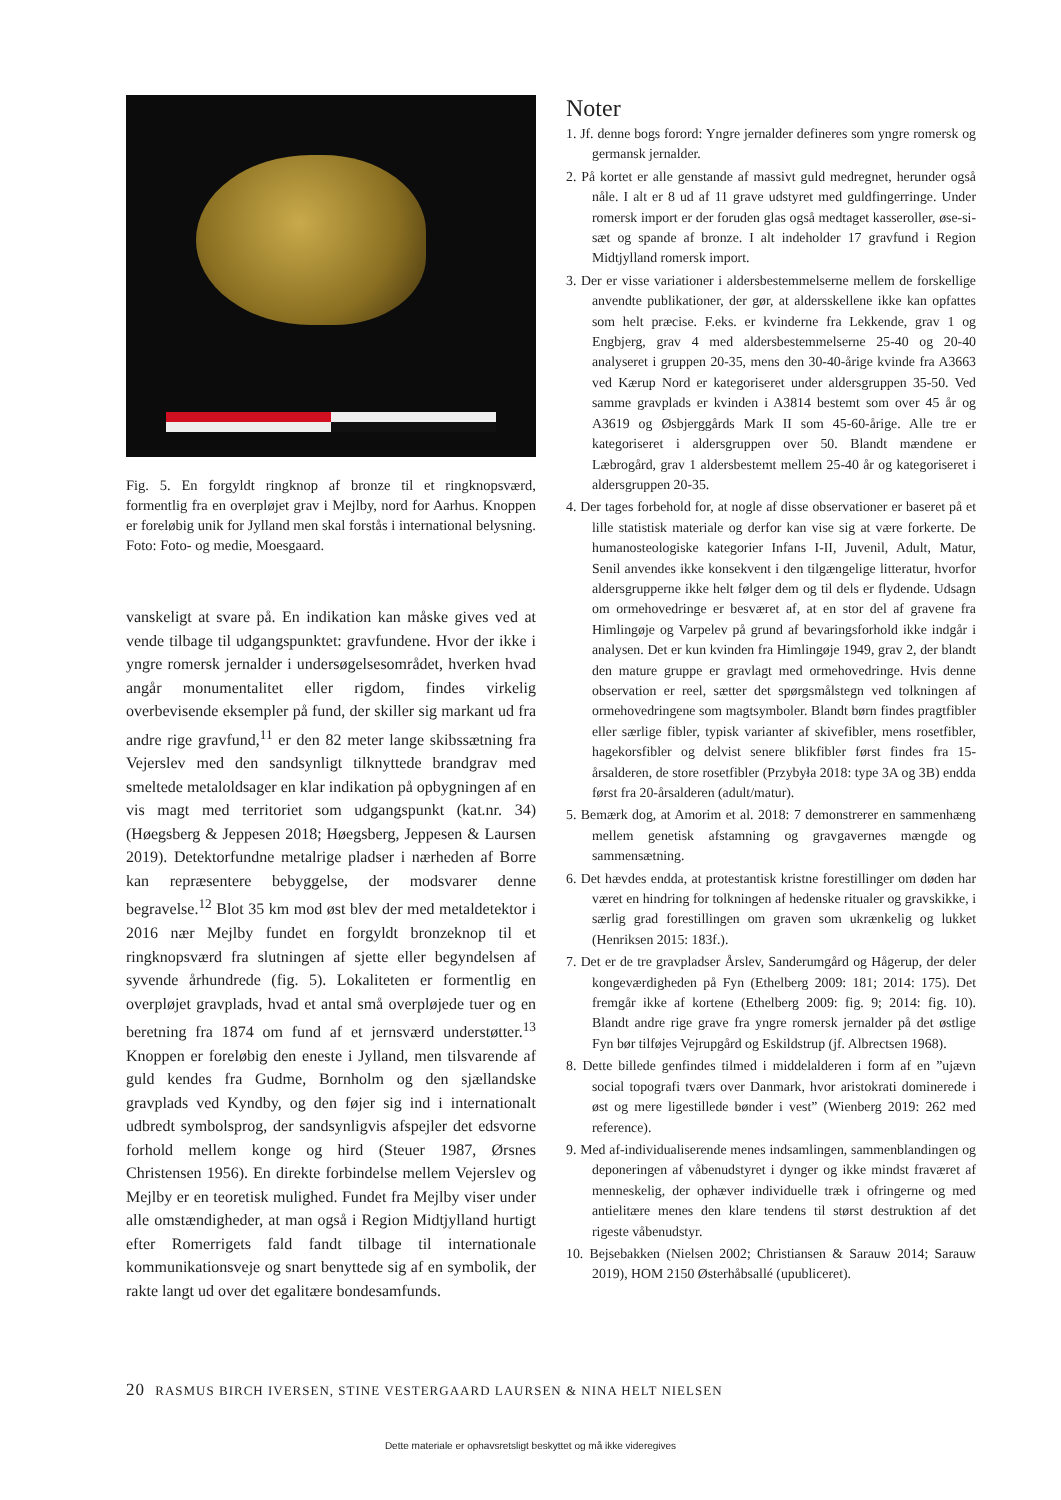Fig. 5. En forgyldt ringknop af bronze til et ringknopsværd, formentlig fra en overpløjet grav i Mejlby, nord for Aarhus. Knoppen er foreløbig unik for Jylland men skal forstås i international belysning. Foto: Foto- og medie, Moesgaard.
vanskeligt at svare på. En indikation kan måske gives ved at vende tilbage til udgangspunktet: gravfundene. Hvor der ikke i yngre romersk jernalder i undersøgelsesområdet, hverken hvad angår monumentalitet eller rigdom, findes virkelig overbevisende eksempler på fund, der skiller sig markant ud fra andre rige gravfund,<sup>11</sup> er den 82 meter lange skibssætning fra Vejerslev med den sandsynligt tilknyttede brandgrav med smeltede metaloldsager en klar indikation på opbygningen af en vis magt med territoriet som udgangspunkt (kat.nr. 34)(Høegsberg & Jeppesen 2018; Høegsberg, Jeppesen & Laursen 2019). Detektorfundne metalrige pladser i nærheden af Borre kan repræsentere bebyggelse, der modsvarer denne begravelse.<sup>12</sup> Blot 35 km mod øst blev der med metaldetektor i 2016 nær Mejlby fundet en forgyldt bronzeknop til et ringknopsværd fra slutningen af sjette eller begyndelsen af syvende århundrede (fig. 5). Lokaliteten er formentlig en overpløjet gravplads, hvad et antal små overpløjede tuer og en beretning fra 1874 om fund af et jernsværd understøtter.<sup>13</sup> Knoppen er foreløbig den eneste i Jylland, men tilsvarende af guld kendes fra Gudme, Bornholm og den sjællandske gravplads ved Kyndby, og den føjer sig ind i internationalt udbredt symbolsprog, der sandsynligvis afspejler det edsvorne forhold mellem konge og hird (Steuer 1987, Ørsnes Christensen 1956). En direkte forbindelse mellem Vejerslev og Mejlby er en teoretisk mulighed. Fundet fra Mejlby viser under alle omstændigheder, at man også i Region Midtjylland hurtigt efter Romerrigets fald fandt tilbage til internationale kommunikationsveje og snart benyttede sig af en symbolik, der rakte langt ud over det egalitære bondesamfunds.
Noter
1. Jf. denne bogs forord: Yngre jernalder defineres som yngre romersk og germansk jernalder.
2. På kortet er alle genstande af massivt guld medregnet, herunder også nåle. I alt er 8 ud af 11 grave udstyret med guldfingerringe. Under romersk import er der foruden glas også medtaget kasseroller, øse-si-sæt og spande af bronze. I alt indeholder 17 gravfund i Region Midtjylland romersk import.
3. Der er visse variationer i aldersbestemmelserne mellem de forskellige anvendte publikationer, der gør, at aldersskellene ikke kan opfattes som helt præcise. F.eks. er kvinderne fra Lekkende, grav 1 og Engbjerg, grav 4 med aldersbestemmelserne 25-40 og 20-40 analyseret i gruppen 20-35, mens den 30-40-årige kvinde fra A3663 ved Kærup Nord er kategoriseret under aldersgruppen 35-50. Ved samme gravplads er kvinden i A3814 bestemt som over 45 år og A3619 og Øsbjerggårds Mark II som 45-60-årige. Alle tre er kategoriseret i aldersgruppen over 50. Blandt mændene er Læbrogård, grav 1 aldersbestemt mellem 25-40 år og kategoriseret i aldersgruppen 20-35.
4. Der tages forbehold for, at nogle af disse observationer er baseret på et lille statistisk materiale og derfor kan vise sig at være forkerte. De humanosteologiske kategorier Infans I-II, Juvenil, Adult, Matur, Senil anvendes ikke konsekvent i den tilgængelige litteratur, hvorfor aldersgrupperne ikke helt følger dem og til dels er flydende. Udsagn om ormehovedringe er besværet af, at en stor del af gravene fra Himlingøje og Varpelev på grund af bevaringsforhold ikke indgår i analysen. Det er kun kvinden fra Himlingøje 1949, grav 2, der blandt den mature gruppe er gravlagt med ormehovedringe. Hvis denne observation er reel, sætter det spørgsmålstegn ved tolkningen af ormehovedringene som magtsymboler. Blandt børn findes pragtfibler eller særlige fibler, typisk varianter af skivefibler, mens rosetfibler, hagekorsfibler og delvist senere blikfibler først findes fra 15-årsalderen, de store rosetfibler (Przybyła 2018: type 3A og 3B) endda først fra 20-årsalderen (adult/matur).
5. Bemærk dog, at Amorim et al. 2018: 7 demonstrerer en sammenhæng mellem genetisk afstamning og gravgavernes mængde og sammensætning.
6. Det hævdes endda, at protestantisk kristne forestillinger om døden har været en hindring for tolkningen af hedenske ritualer og gravskikke, i særlig grad forestillingen om graven som ukrænkelig og lukket (Henriksen 2015: 183f.).
7. Det er de tre gravpladser Årslev, Sanderumgård og Hågerup, der deler kongeværdigheden på Fyn (Ethelberg 2009: 181; 2014: 175). Det fremgår ikke af kortene (Ethelberg 2009: fig. 9; 2014: fig. 10). Blandt andre rige grave fra yngre romersk jernalder på det østlige Fyn bør tilføjes Vejrupgård og Eskildstrup (jf. Albrectsen 1968).
8. Dette billede genfindes tilmed i middelalderen i form af en ”ujævn social topografi tværs over Danmark, hvor aristokrati dominerede i øst og mere ligestillede bønder i vest” (Wienberg 2019: 262 med reference).
9. Med af-individualiserende menes indsamlingen, sammenblandingen og deponeringen af våbenudstyret i dynger og ikke mindst fraværet af menneskelig, der ophæver individuelle træk i ofringerne og med antielitære menes den klare tendens til størst destruktion af det rigeste våbenudstyr.
10. Bejsebakken (Nielsen 2002; Christiansen & Sarauw 2014; Sarauw 2019), HOM 2150 Østerhåbsallé (upubliceret).
20 RASMUS BIRCH IVERSEN, STINE VESTERGAARD LAURSEN & NINA HELT NIELSEN
Dette materiale er ophavsretsligt beskyttet og må ikke videregives